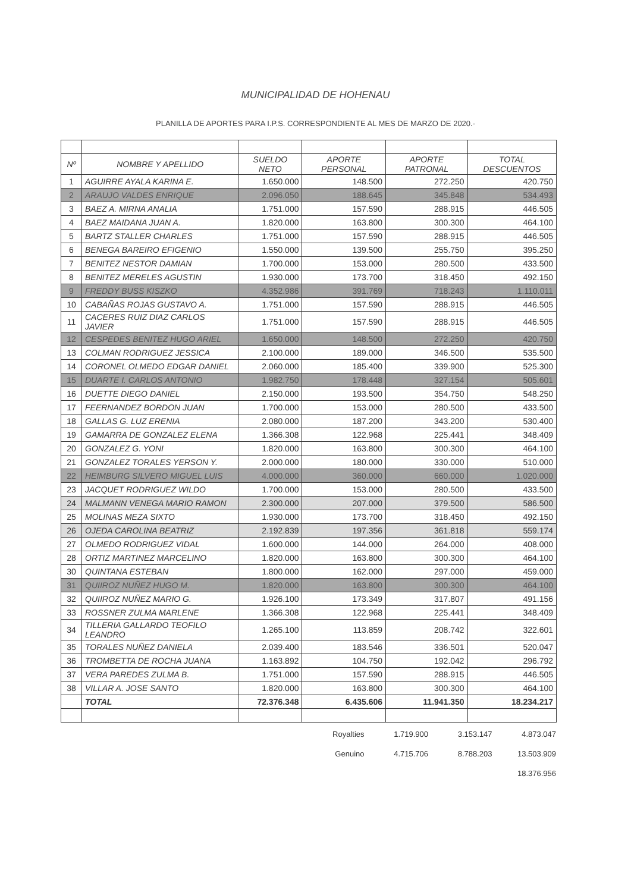MUNICIPALIDAD DE HOHENAU
PLANILLA DE APORTES PARA I.P.S. CORRESPONDIENTE AL MES DE MARZO DE 2020.-
| Nº | NOMBRE Y APELLIDO | SUELDO NETO | APORTE PERSONAL | APORTE PATRONAL | TOTAL DESCUENTOS |
| --- | --- | --- | --- | --- | --- |
| 1 | AGUIRRE AYALA KARINA E. | 1.650.000 | 148.500 | 272.250 | 420.750 |
| 2 | ARAUJO VALDES ENRIQUE | 2.096.050 | 188.645 | 345.848 | 534.493 |
| 3 | BAEZ A. MIRNA ANALIA | 1.751.000 | 157.590 | 288.915 | 446.505 |
| 4 | BAEZ MAIDANA JUAN A. | 1.820.000 | 163.800 | 300.300 | 464.100 |
| 5 | BARTZ STALLER CHARLES | 1.751.000 | 157.590 | 288.915 | 446.505 |
| 6 | BENEGA BAREIRO EFIGENIO | 1.550.000 | 139.500 | 255.750 | 395.250 |
| 7 | BENITEZ NESTOR DAMIAN | 1.700.000 | 153.000 | 280.500 | 433.500 |
| 8 | BENITEZ MERELES AGUSTIN | 1.930.000 | 173.700 | 318.450 | 492.150 |
| 9 | FREDDY BUSS KISZKO | 4.352.986 | 391.769 | 718.243 | 1.110.011 |
| 10 | CABAÑAS ROJAS GUSTAVO A. | 1.751.000 | 157.590 | 288.915 | 446.505 |
| 11 | CACERES RUIZ DIAZ CARLOS JAVIER | 1.751.000 | 157.590 | 288.915 | 446.505 |
| 12 | CESPEDES BENITEZ HUGO ARIEL | 1.650.000 | 148.500 | 272.250 | 420.750 |
| 13 | COLMAN RODRIGUEZ JESSICA | 2.100.000 | 189.000 | 346.500 | 535.500 |
| 14 | CORONEL OLMEDO EDGAR DANIEL | 2.060.000 | 185.400 | 339.900 | 525.300 |
| 15 | DUARTE I. CARLOS ANTONIO | 1.982.750 | 178.448 | 327.154 | 505.601 |
| 16 | DUETTE DIEGO DANIEL | 2.150.000 | 193.500 | 354.750 | 548.250 |
| 17 | FEERNANDEZ BORDON JUAN | 1.700.000 | 153.000 | 280.500 | 433.500 |
| 18 | GALLAS G. LUZ ERENIA | 2.080.000 | 187.200 | 343.200 | 530.400 |
| 19 | GAMARRA DE GONZALEZ ELENA | 1.366.308 | 122.968 | 225.441 | 348.409 |
| 20 | GONZALEZ G. YONI | 1.820.000 | 163.800 | 300.300 | 464.100 |
| 21 | GONZALEZ TORALES YERSON Y. | 2.000.000 | 180.000 | 330.000 | 510.000 |
| 22 | HEIMBURG SILVERO MIGUEL LUIS | 4.000.000 | 360.000 | 660.000 | 1.020.000 |
| 23 | JACQUET RODRIGUEZ WILDO | 1.700.000 | 153.000 | 280.500 | 433.500 |
| 24 | MALMANN VENEGA MARIO RAMON | 2.300.000 | 207.000 | 379.500 | 586.500 |
| 25 | MOLINAS MEZA SIXTO | 1.930.000 | 173.700 | 318.450 | 492.150 |
| 26 | OJEDA CAROLINA BEATRIZ | 2.192.839 | 197.356 | 361.818 | 559.174 |
| 27 | OLMEDO RODRIGUEZ VIDAL | 1.600.000 | 144.000 | 264.000 | 408.000 |
| 28 | ORTIZ MARTINEZ MARCELINO | 1.820.000 | 163.800 | 300.300 | 464.100 |
| 30 | QUINTANA ESTEBAN | 1.800.000 | 162.000 | 297.000 | 459.000 |
| 31 | QUIIROZ NUÑEZ HUGO M. | 1.820.000 | 163.800 | 300.300 | 464.100 |
| 32 | QUIIROZ NUÑEZ MARIO G. | 1.926.100 | 173.349 | 317.807 | 491.156 |
| 33 | ROSSNER ZULMA MARLENE | 1.366.308 | 122.968 | 225.441 | 348.409 |
| 34 | TILLERIA GALLARDO TEOFILO LEANDRO | 1.265.100 | 113.859 | 208.742 | 322.601 |
| 35 | TORALES NUÑEZ DANIELA | 2.039.400 | 183.546 | 336.501 | 520.047 |
| 36 | TROMBETTA DE ROCHA JUANA | 1.163.892 | 104.750 | 192.042 | 296.792 |
| 37 | VERA PAREDES ZULMA B. | 1.751.000 | 157.590 | 288.915 | 446.505 |
| 38 | VILLAR A. JOSE SANTO | 1.820.000 | 163.800 | 300.300 | 464.100 |
| | TOTAL | 72.376.348 | 6.435.606 | 11.941.350 | 18.234.217 |
Royalties 1.719.900 3.153.147 4.873.047
Genuino 4.715.706 8.788.203 13.503.909
18.376.956